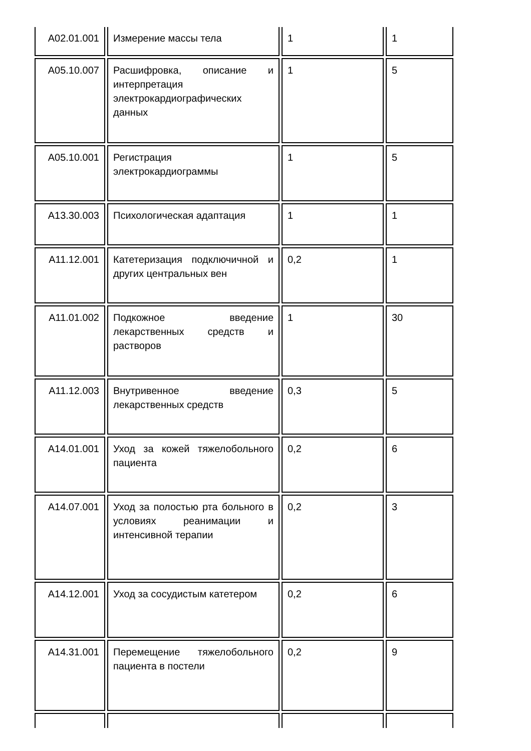| A02.01.001 | Измерение массы тела | 1 | 1 |
| A05.10.007 | Расшифровка, описание и интерпретация электрокардиографических данных | 1 | 5 |
| A05.10.001 | Регистрация электрокардиограммы | 1 | 5 |
| A13.30.003 | Психологическая адаптация | 1 | 1 |
| A11.12.001 | Катетеризация подключичной и других центральных вен | 0,2 | 1 |
| A11.01.002 | Подкожное введение лекарственных средств и растворов | 1 | 30 |
| A11.12.003 | Внутривенное введение лекарственных средств | 0,3 | 5 |
| A14.01.001 | Уход за кожей тяжелобольного пациента | 0,2 | 6 |
| A14.07.001 | Уход за полостью рта больного в условиях реанимации и интенсивной терапии | 0,2 | 3 |
| A14.12.001 | Уход за сосудистым катетером | 0,2 | 6 |
| A14.31.001 | Перемещение тяжелобольного пациента в постели | 0,2 | 9 |